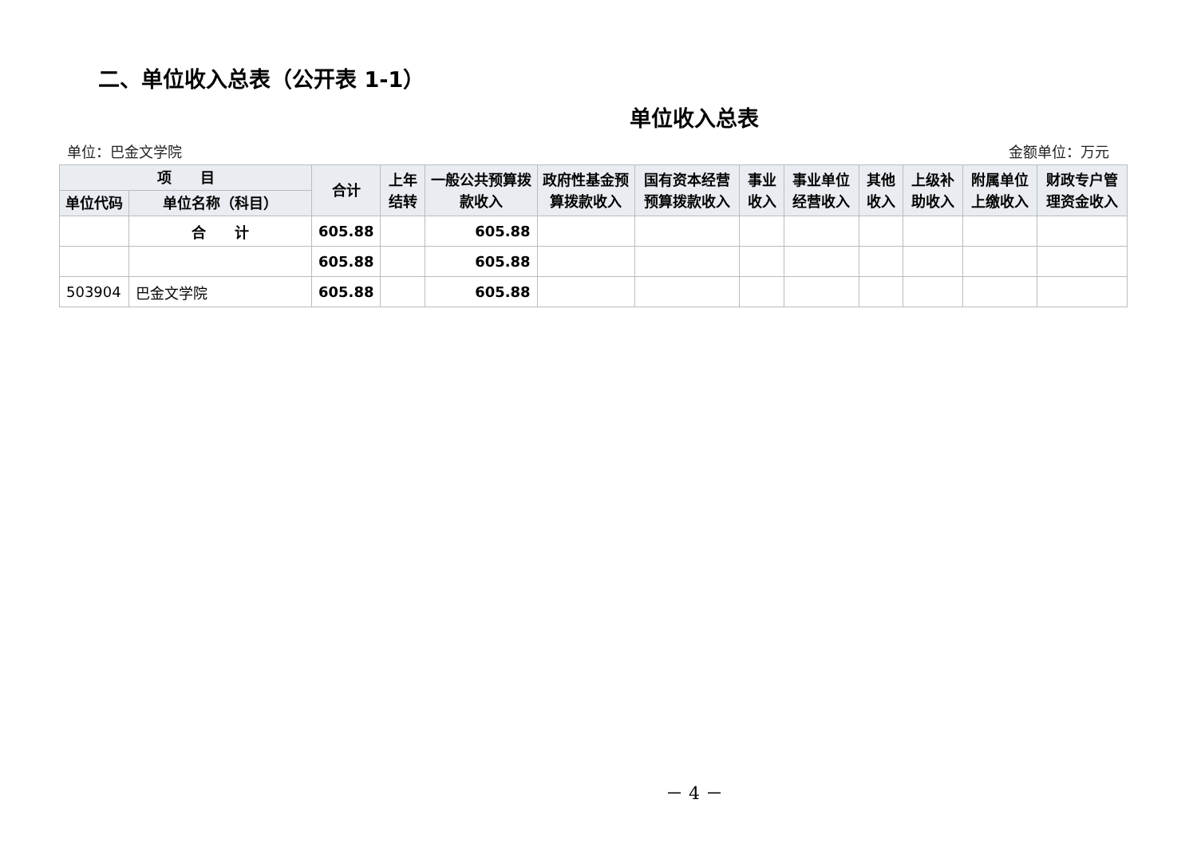二、单位收入总表（公开表 1-1）
单位收入总表
单位：巴金文学院 金额单位：万元
| 项 目 | | 合计 | 上年结转 | 一般公共预算拨款收入 | 政府性基金预算拨款收入 | 国有资本经营预算拨款收入 | 事业收入 | 事业单位经营收入 | 其他收入 | 上级补助收入 | 附属单位上缴收入 | 财政专户管理资金收入 |
| --- | --- | --- | --- | --- | --- | --- | --- | --- | --- | --- | --- | --- |
| 单位代码 | 单位名称（科目） | | | | | | | | | | | |
| | 合 计 | 605.88 | | 605.88 | | | | | | | | |
| | | 605.88 | | 605.88 | | | | | | | | |
| 503904 | 巴金文学院 | 605.88 | | 605.88 | | | | | | | | |
－ 4 －